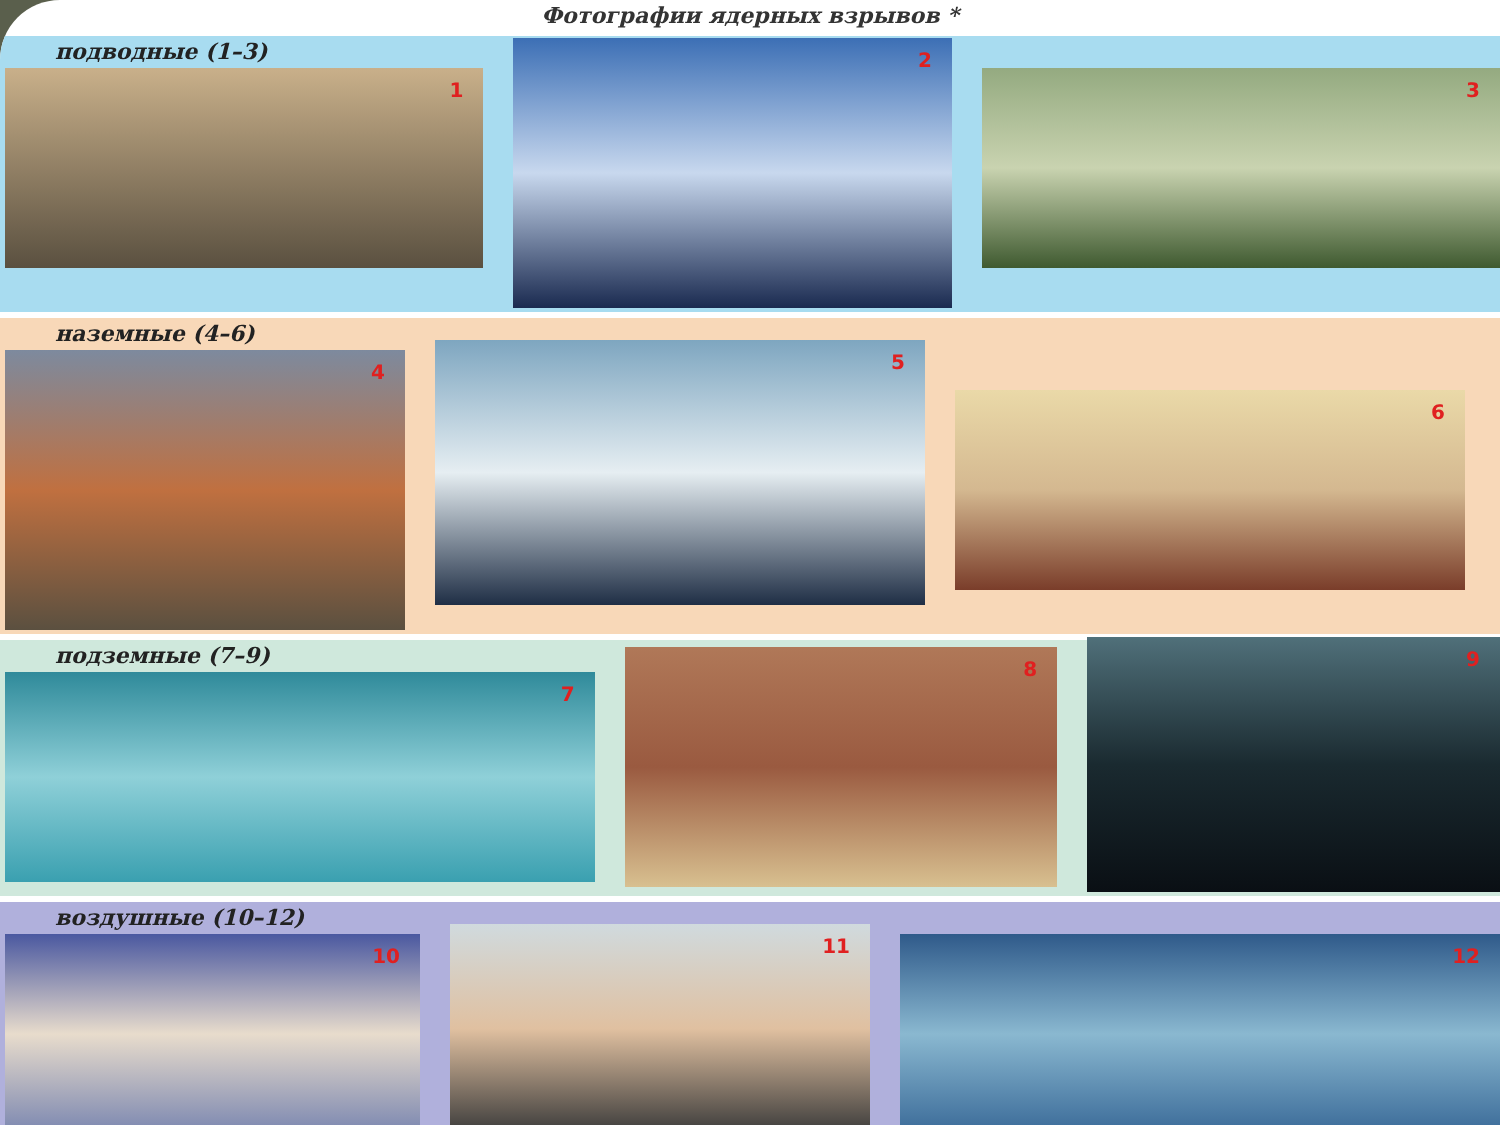Фотографии ядерных взрывов *
подводные (1–3)
1
2
3
наземные (4–6)
4
5
6
подземные (7–9)
7
8
9
воздушные (10–12)
10
11
12